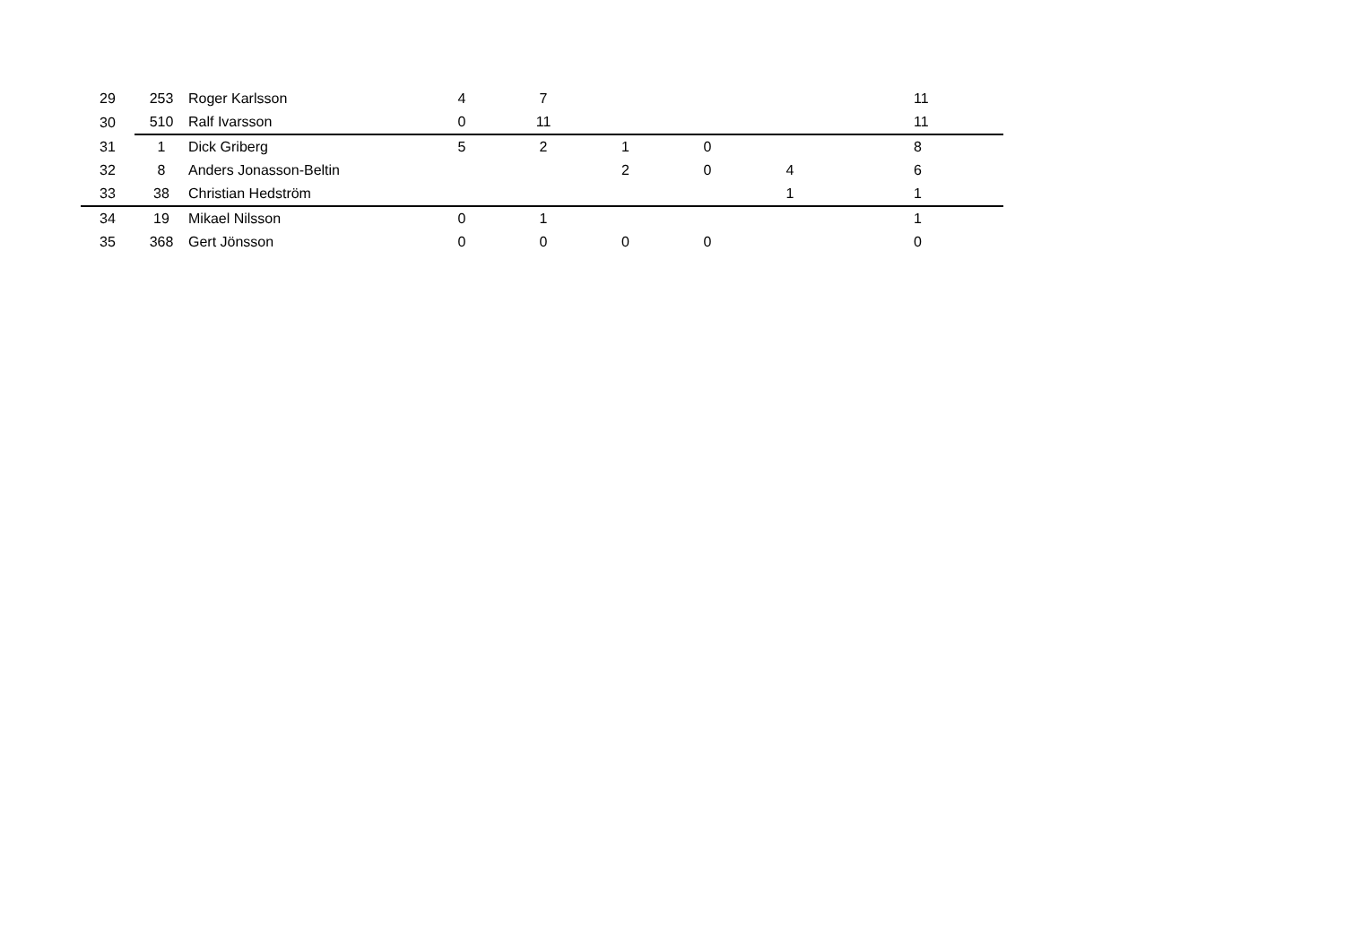| 29 | 253 | Roger Karlsson | 4 | 7 | | | | | 11 |
| 30 | 510 | Ralf Ivarsson | 0 | 11 | | | | | 11 |
| 31 | 1 | Dick Griberg | 5 | 2 | 1 | 0 | | | 8 |
| 32 | 8 | Anders Jonasson-Beltin | | | 2 | 0 | 4 | | 6 |
| 33 | 38 | Christian Hedström | | | | | 1 | | 1 |
| 34 | 19 | Mikael Nilsson | 0 | 1 | | | | | 1 |
| 35 | 368 | Gert Jönsson | 0 | 0 | 0 | 0 | | | 0 |